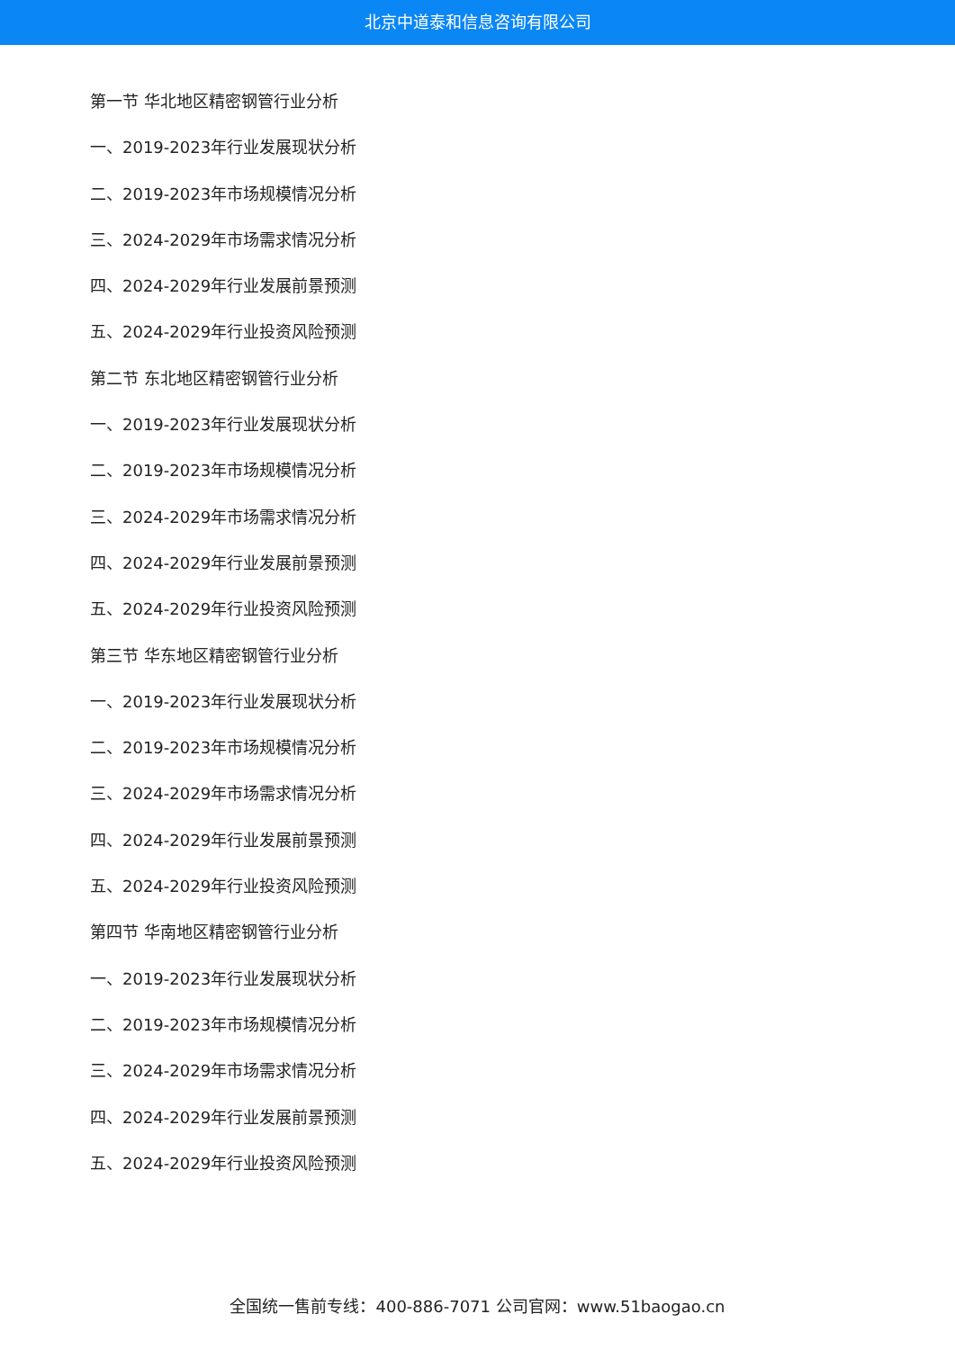北京中道泰和信息咨询有限公司
第一节 华北地区精密钢管行业分析
一、2019-2023年行业发展现状分析
二、2019-2023年市场规模情况分析
三、2024-2029年市场需求情况分析
四、2024-2029年行业发展前景预测
五、2024-2029年行业投资风险预测
第二节 东北地区精密钢管行业分析
一、2019-2023年行业发展现状分析
二、2019-2023年市场规模情况分析
三、2024-2029年市场需求情况分析
四、2024-2029年行业发展前景预测
五、2024-2029年行业投资风险预测
第三节 华东地区精密钢管行业分析
一、2019-2023年行业发展现状分析
二、2019-2023年市场规模情况分析
三、2024-2029年市场需求情况分析
四、2024-2029年行业发展前景预测
五、2024-2029年行业投资风险预测
第四节 华南地区精密钢管行业分析
一、2019-2023年行业发展现状分析
二、2019-2023年市场规模情况分析
三、2024-2029年市场需求情况分析
四、2024-2029年行业发展前景预测
五、2024-2029年行业投资风险预测
全国统一售前专线：400-886-7071 公司官网：www.51baogao.cn